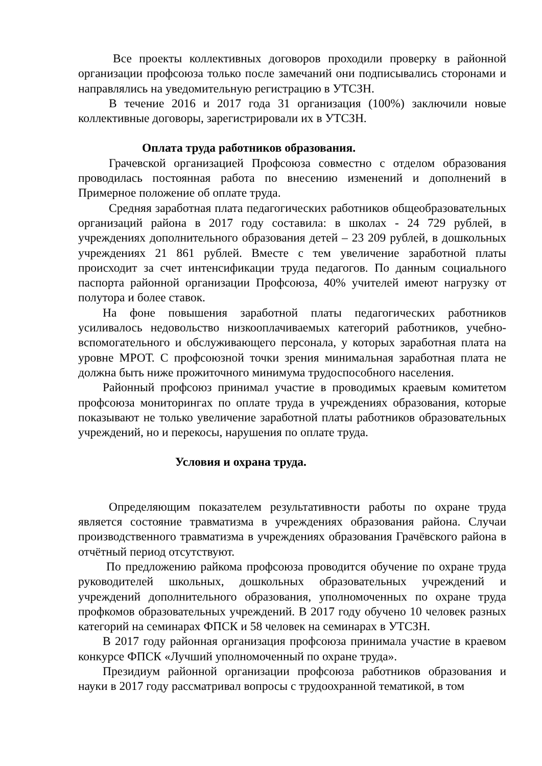Все проекты коллективных договоров проходили проверку в районной организации профсоюза только после замечаний они подписывались сторонами и направлялись на уведомительную регистрацию в УТСЗН.
В течение 2016 и 2017 года 31 организация (100%) заключили новые коллективные договоры, зарегистрировали их в УТСЗН.
Оплата труда работников образования.
Грачевской организацией Профсоюза совместно с отделом образования проводилась постоянная работа по внесению изменений и дополнений в Примерное положение об оплате труда.
Средняя заработная плата педагогических работников общеобразовательных организаций района в 2017 году составила: в школах - 24 729 рублей, в учреждениях дополнительного образования детей – 23 209 рублей, в дошкольных учреждениях 21 861 рублей. Вместе с тем увеличение заработной платы происходит за счет интенсификации труда педагогов. По данным социального паспорта районной организации Профсоюза, 40% учителей имеют нагрузку от полутора и более ставок.
На фоне повышения заработной платы педагогических работников усиливалось недовольство низкооплачиваемых категорий работников, учебно- вспомогательного и обслуживающего персонала, у которых заработная плата на уровне МРОТ. С профсоюзной точки зрения минимальная заработная плата не должна быть ниже прожиточного минимума трудоспособного населения.
Районный профсоюз принимал участие в проводимых краевым комитетом профсоюза мониторингах по оплате труда в учреждениях образования, которые показывают не только увеличение заработной платы работников образовательных учреждений, но и перекосы, нарушения по оплате труда.
Условия и охрана труда.
Определяющим показателем результативности работы по охране труда является состояние травматизма в учреждениях образования района. Случаи производственного травматизма в учреждениях образования Грачёвского района в отчётный период отсутствуют.
По предложению райкома профсоюза проводится обучение по охране труда руководителей школьных, дошкольных образовательных учреждений и учреждений дополнительного образования, уполномоченных по охране труда профкомов образовательных учреждений. В 2017 году обучено 10 человек разных категорий на семинарах ФПСК и 58 человек на семинарах в УТСЗН.
В 2017 году районная организация профсоюза принимала участие в краевом конкурсе ФПСК «Лучший уполномоченный по охране труда».
Президиум районной организации профсоюза работников образования и науки в 2017 году рассматривал вопросы с трудоохранной тематикой, в том